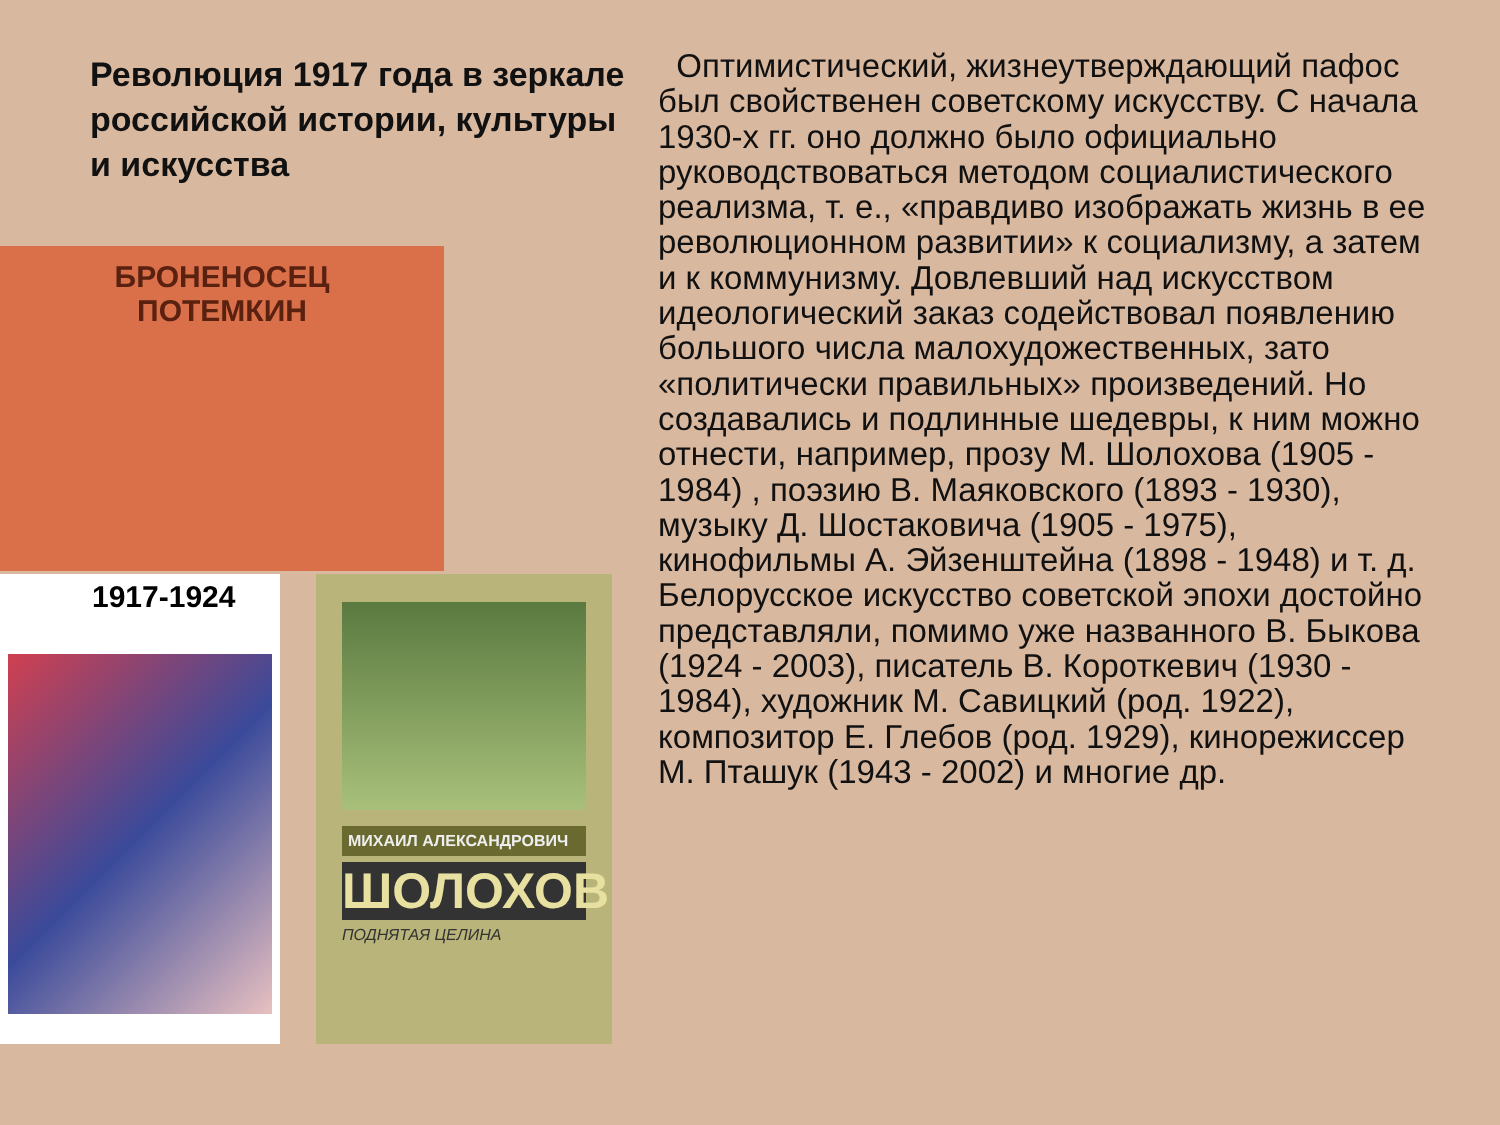Революция 1917 года в зеркале российской истории, культуры и искусства
БРОНЕНОСЕЦ
ПОТЕМКИН
1917-1924
МИХАИЛ АЛЕКСАНДРОВИЧ
ШОЛОХОВ
ПОДНЯТАЯ ЦЕЛИНА
Оптимистический, жизнеутверждающий пафос был свойственен советскому искусству. С начала 1930-х гг. оно должно было официально руководствоваться методом социалистического реализма, т. е., «правдиво изображать жизнь в ее революционном развитии» к социализму, а затем и к коммунизму. Довлевший над искусством идеологический заказ содействовал появлению большого числа малохудожественных, зато «политически правильных» произведений. Но создавались и подлинные шедевры, к ним можно отнести, например, прозу М. Шолохова (1905 - 1984) , поэзию В. Маяковского (1893 - 1930), музыку Д. Шостаковича (1905 - 1975), кинофильмы А. Эйзенштейна (1898 - 1948) и т. д. Белорусское искусство советской эпохи достойно представляли, помимо уже названного В. Быкова (1924 - 2003), писатель В. Короткевич (1930 - 1984), художник М. Савицкий (род. 1922), композитор Е. Глебов (род. 1929), кинорежиссер М. Пташук (1943 - 2002) и многие др.